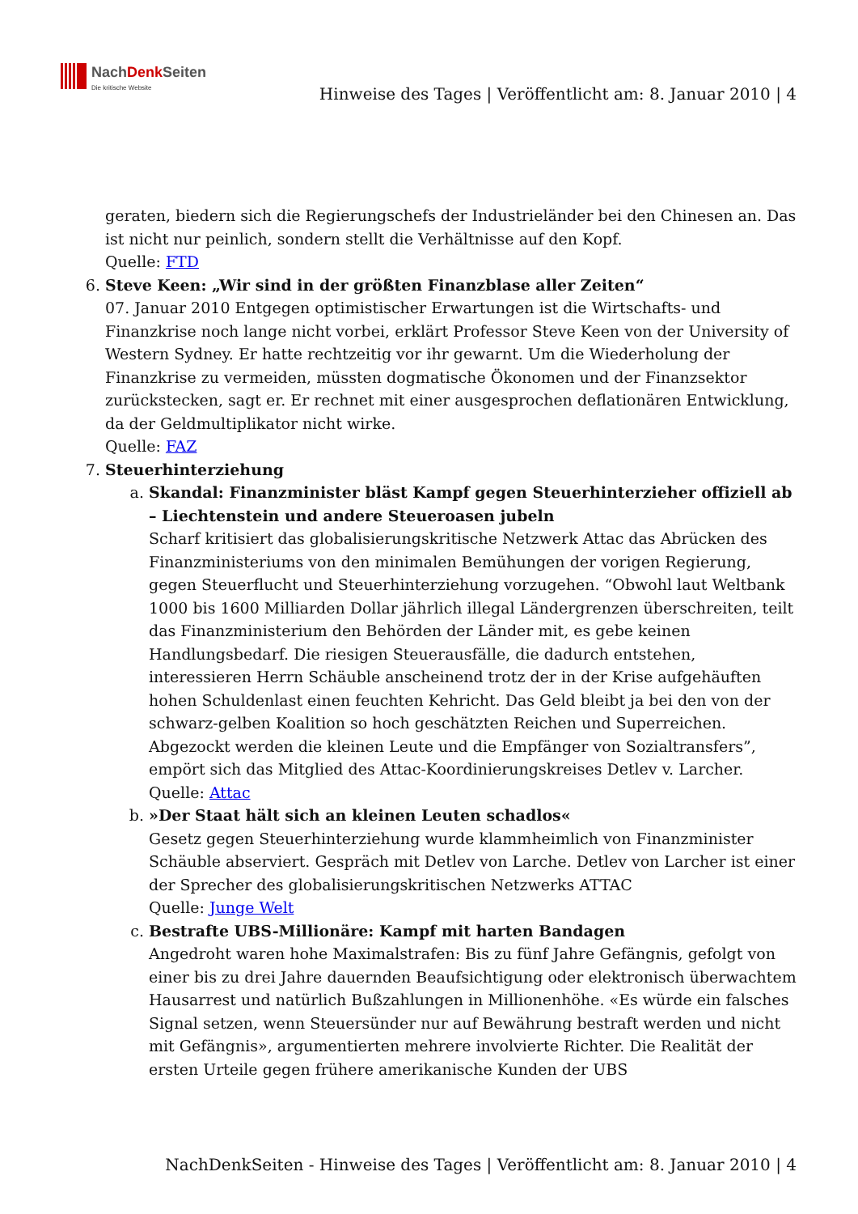NachDenk Seiten
Die kritische Website
Hinweise des Tages | Veröffentlicht am: 8. Januar 2010 | 4
geraten, biedern sich die Regierungschefs der Industrieländer bei den Chinesen an. Das ist nicht nur peinlich, sondern stellt die Verhältnisse auf den Kopf.
Quelle: FTD
6. Steve Keen: „Wir sind in der größten Finanzblase aller Zeiten“
07. Januar 2010 Entgegen optimistischer Erwartungen ist die Wirtschafts- und Finanzkrise noch lange nicht vorbei, erklärt Professor Steve Keen von der University of Western Sydney. Er hatte rechtzeitig vor ihr gewarnt. Um die Wiederholung der Finanzkrise zu vermeiden, müssten dogmatische Ökonomen und der Finanzsektor zurückstecken, sagt er. Er rechnet mit einer ausgesprochen deflationären Entwicklung, da der Geldmultiplikator nicht wirke.
Quelle: FAZ
7. Steuerhinterziehung
a. Skandal: Finanzminister bläst Kampf gegen Steuerhinterzieher offiziell ab – Liechtenstein und andere Steueroasen jubeln
Scharf kritisiert das globalisierungskritische Netzwerk Attac das Abrücken des Finanzministeriums von den minimalen Bemühungen der vorigen Regierung, gegen Steuerflucht und Steuerhinterziehung vorzugehen. “Obwohl laut Weltbank 1000 bis 1600 Milliarden Dollar jährlich illegal Ländergrenzen überschreiten, teilt das Finanzministerium den Behörden der Länder mit, es gebe keinen Handlungsbedarf. Die riesigen Steuerausfälle, die dadurch entstehen, interessieren Herrn Schäuble anscheinend trotz der in der Krise aufgehäuften hohen Schuldenlast einen feuchten Kehricht. Das Geld bleibt ja bei den von der schwarz-gelben Koalition so hoch geschätzten Reichen und Superreichen. Abgezockt werden die kleinen Leute und die Empfänger von Sozialtransfers”, empört sich das Mitglied des Attac-Koordinierungskreises Detlev v. Larcher.
Quelle: Attac
b. »Der Staat hält sich an kleinen Leuten schadlos«
Gesetz gegen Steuerhinterziehung wurde klammheimlich von Finanzminister Schäuble abserviert. Gespräch mit Detlev von Larche. Detlev von Larcher ist einer der Sprecher des globalisierungskritischen Netzwerks ATTAC
Quelle: Junge Welt
c. Bestrafte UBS-Millionäre: Kampf mit harten Bandagen
Angedroht waren hohe Maximalstrafen: Bis zu fünf Jahre Gefängnis, gefolgt von einer bis zu drei Jahre dauernden Beaufsichtigung oder elektronisch überwachtem Hausarrest und natürlich Bußzahlungen in Millionenhöhe. «Es würde ein falsches Signal setzen, wenn Steuersünder nur auf Bewährung bestraft werden und nicht mit Gefängnis», argumentierten mehrere involvierte Richter. Die Realität der ersten Urteile gegen frühere amerikanische Kunden der UBS
NachDenkSeiten - Hinweise des Tages | Veröffentlicht am: 8. Januar 2010 | 4